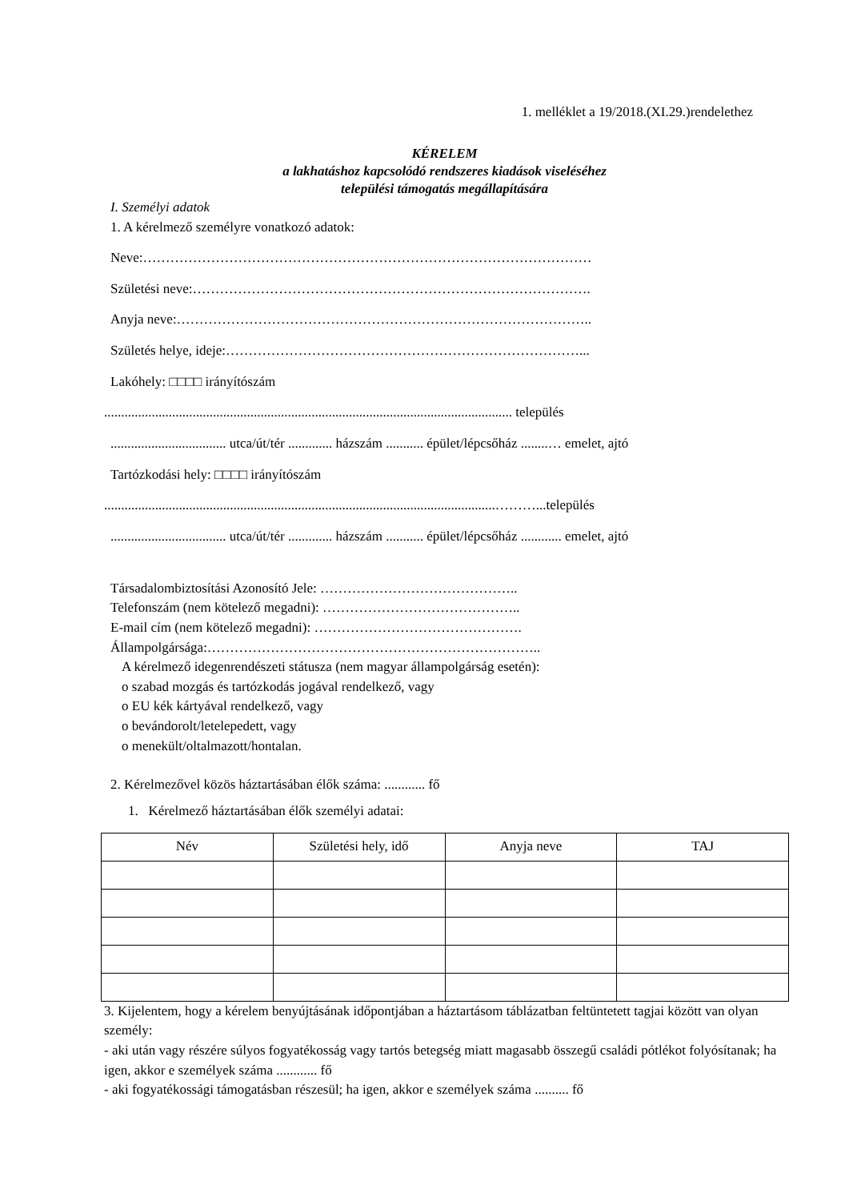1. melléklet a 19/2018.(XI.29.)rendelethez
KÉRELEM
a lakhatáshoz kapcsolódó rendszeres kiadások viseléséhez
települési támogatás megállapítására
I. Személyi adatok
1. A kérelmező személyre vonatkozó adatok:
Neve:………………………………………………………………………………………
Születési neve:…………………………………………………………………………….
Anyja neve:………………………………………………………………………………..
Születés helye, ideje:……………………………………………………………………...
Lakóhely: □□□□ irányítószám
........................................................................................................................ település
.................................. utca/út/tér ............. házszám ........... épület/lépcsőház ........… emelet, ajtó
Tartózkodási hely: □□□□ irányítószám
...................................................................................................................………...település
.................................. utca/út/tér ............. házszám ........... épület/lépcsőház ............ emelet, ajtó
Társadalombiztosítási Azonosító Jele: ……………………………………..
Telefonszám (nem kötelező megadni): ……………………………………..
E-mail cím (nem kötelező megadni): ……………………………………….
Állampolgársága:………………………………………………………………..
A kérelmező idegenrendészeti státusza (nem magyar állampolgárság esetén):
o szabad mozgás és tartózkodás jogával rendelkező, vagy
o EU kék kártyával rendelkező, vagy
o bevándorolt/letelepedett, vagy
o menekült/oltalmazott/hontalan.
2. Kérelmezővel közös háztartásában élők száma: ............ fő
1. Kérelmező háztartásában élők személyi adatai:
| Név | Születési hely, idő | Anyja neve | TAJ |
| --- | --- | --- | --- |
3. Kijelentem, hogy a kérelem benyújtásának időpontjában a háztartásom táblázatban feltüntetett tagjai között van olyan személy:
- aki után vagy részére súlyos fogyatékosság vagy tartós betegség miatt magasabb összegű családi pótlékot folyósítanak; ha igen, akkor e személyek száma ............ fő
- aki fogyatékossági támogatásban részesül; ha igen, akkor e személyek száma .......... fő